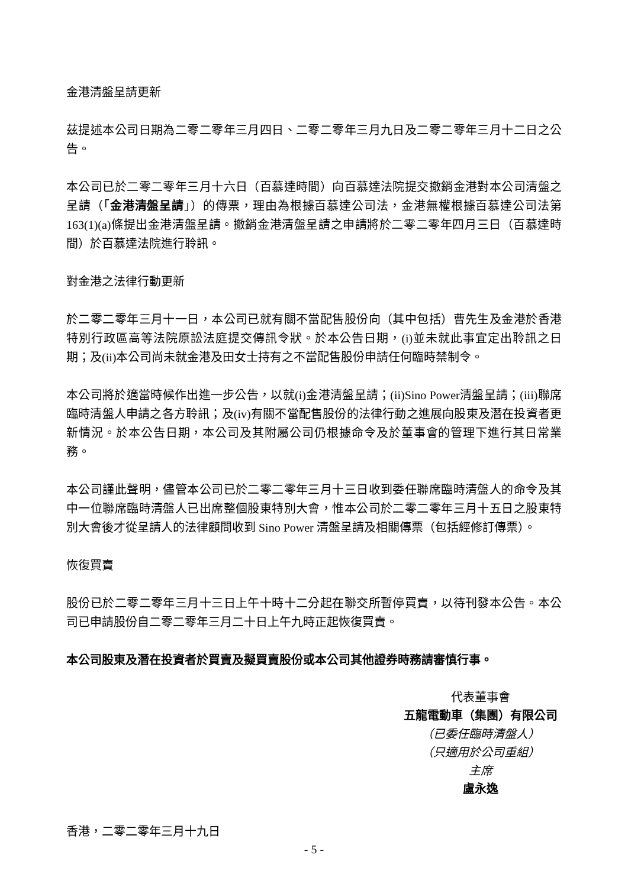金港清盤呈請更新
茲提述本公司日期為二零二零年三月四日、二零二零年三月九日及二零二零年三月十二日之公告。
本公司已於二零二零年三月十六日（百慕達時間）向百慕達法院提交撤銷金港對本公司清盤之呈請（「金港清盤呈請」）的傳票，理由為根據百慕達公司法，金港無權根據百慕達公司法第163(1)(a)條提出金港清盤呈請。撤銷金港清盤呈請之申請將於二零二零年四月三日（百慕達時間）於百慕達法院進行聆訊。
對金港之法律行動更新
於二零二零年三月十一日，本公司已就有關不當配售股份向（其中包括）曹先生及金港於香港特別行政區高等法院原訟法庭提交傳訊令狀。於本公告日期，(i)並未就此事宜定出聆訊之日期；及(ii)本公司尚未就金港及田女士持有之不當配售股份申請任何臨時禁制令。
本公司將於適當時候作出進一步公告，以就(i)金港清盤呈請；(ii)Sino Power清盤呈請；(iii)聯席臨時清盤人申請之各方聆訊；及(iv)有關不當配售股份的法律行動之進展向股東及潛在投資者更新情況。於本公告日期，本公司及其附屬公司仍根據命令及於董事會的管理下進行其日常業務。
本公司謹此聲明，儘管本公司已於二零二零年三月十三日收到委任聯席臨時清盤人的命令及其中一位聯席臨時清盤人已出席整個股東特別大會，惟本公司於二零二零年三月十五日之股東特別大會後才從呈請人的法律顧問收到 Sino Power 清盤呈請及相關傳票（包括經修訂傳票）。
恢復買賣
股份已於二零二零年三月十三日上午十時十二分起在聯交所暫停買賣，以待刊發本公告。本公司已申請股份自二零二零年三月二十日上午九時正起恢復買賣。
本公司股東及潛在投資者於買賣及擬買賣股份或本公司其他證券時務請審慎行事。
代表董事會
五龍電動車（集團）有限公司
（已委任臨時清盤人）
（只適用於公司重組）
主席
盧永逸
香港，二零二零年三月十九日
- 5 -